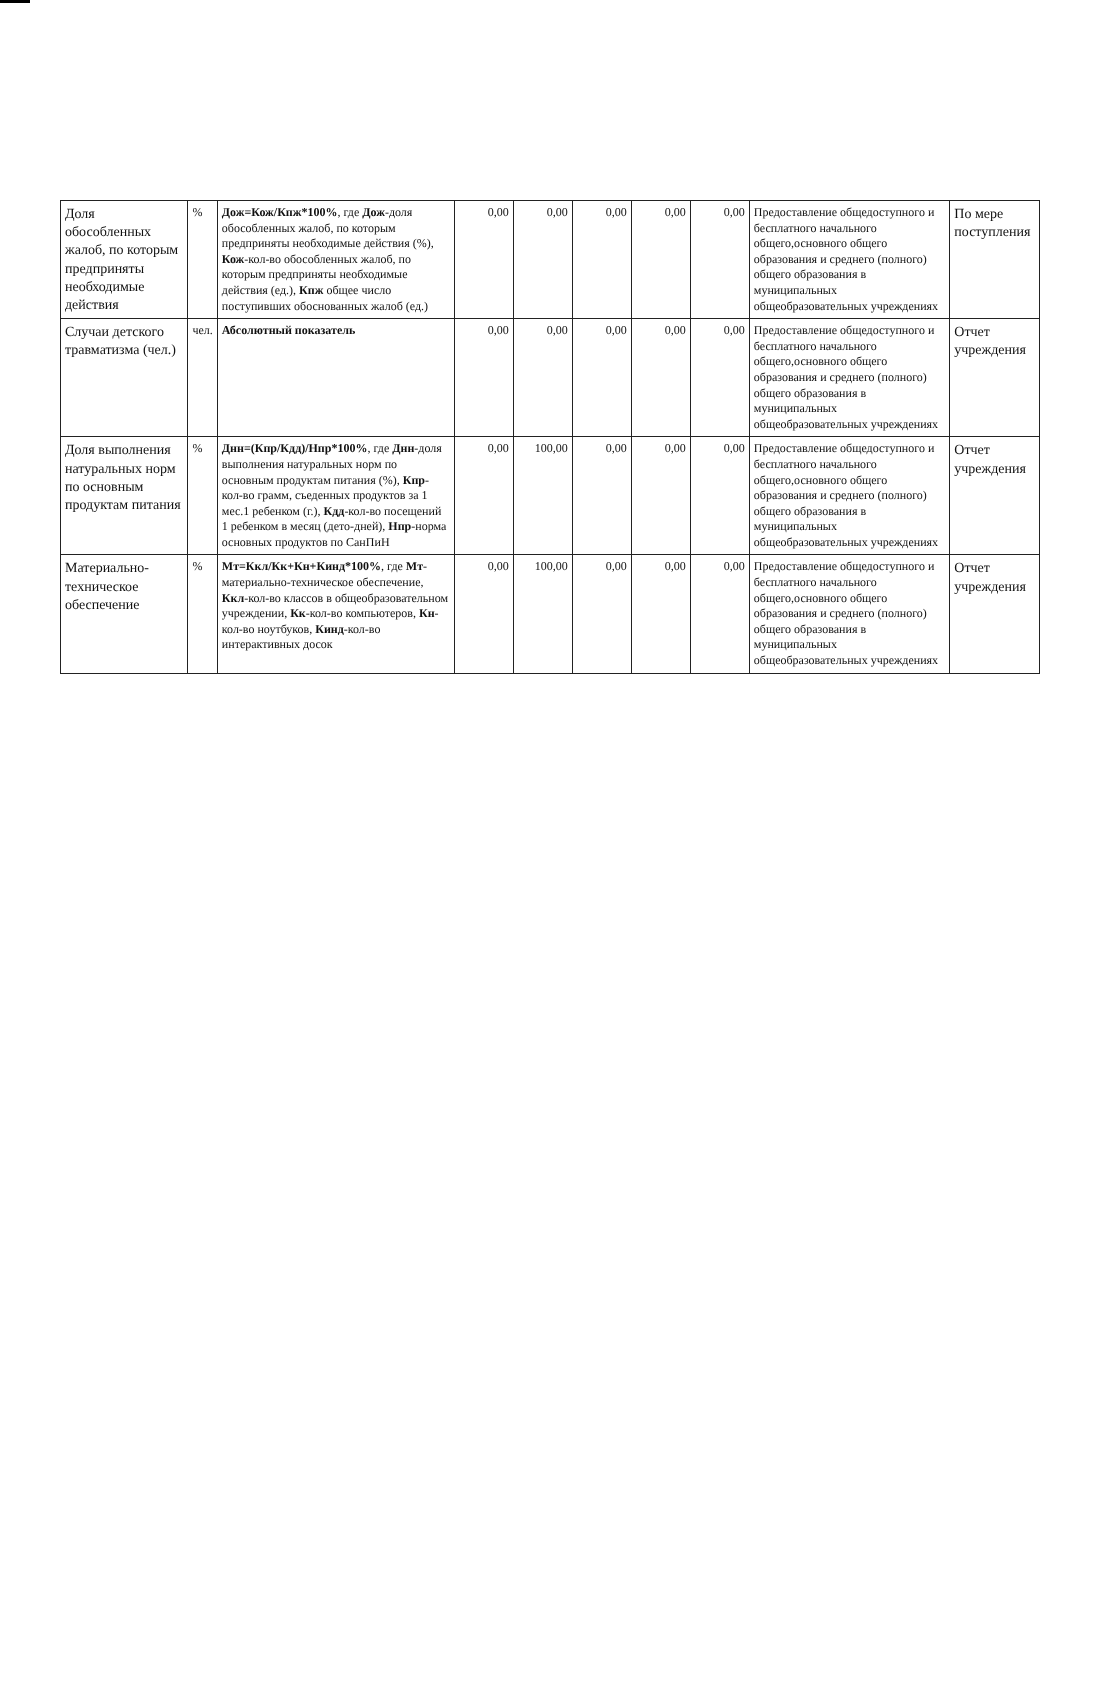| Доля обособленных жалоб, по которым предприняты необходимые действия | % | Дож=Кож/Кпж*100% , где Дож -доля обособленных жалоб, по которым предприняты необходимые действия (%), Кож -кол-во обособленных жалоб, по которым предприняты необходимые действия (ед.), Кпж общее число поступивших обоснованных жалоб (ед.) | 0,00 | 0,00 | 0,00 | 0,00 | 0,00 | Предоставление общедоступного и бесплатного начального общего,основного общего образования и среднего (полного) общего образования в муниципальных общеобразовательных учреждениях | По мере поступления |
| Случаи детского травматизма (чел.) | чел. | Абсолютный показатель | 0,00 | 0,00 | 0,00 | 0,00 | 0,00 | Предоставление общедоступного и бесплатного начального общего,основного общего образования и среднего (полного) общего образования в муниципальных общеобразовательных учреждениях | Отчет учреждения |
| Доля выполнения натуральных норм по основным продуктам питания | % | Днн=(Кпр/Кдд)/Нпр*100% , где Днн -доля выполнения натуральных норм по основным продуктам питания (%), Кпр -кол-во грамм, съеденных продуктов за 1 мес.1 ребенком (г.), Кдд -кол-во посещений 1 ребенком в месяц (дето-дней), Нпр -норма основных продуктов по СанПиН | 0,00 | 100,00 | 0,00 | 0,00 | 0,00 | Предоставление общедоступного и бесплатного начального общего,основного общего образования и среднего (полного) общего образования в муниципальных общеобразовательных учреждениях | Отчет учреждения |
| Материально-техническое обеспечение | % | Мт=Ккл/Кк+Кн+Кинд*100% , где Мт -материально-техническое обеспечение, Ккл -кол-во классов в общеобразовательном учреждении, Кк -кол-во компьютеров, Кн -кол-во ноутбуков, Кинд -кол-во интерактивных досок | 0,00 | 100,00 | 0,00 | 0,00 | 0,00 | Предоставление общедоступного и бесплатного начального общего,основного общего образования и среднего (полного) общего образования в муниципальных общеобразовательных учреждениях | Отчет учреждения |